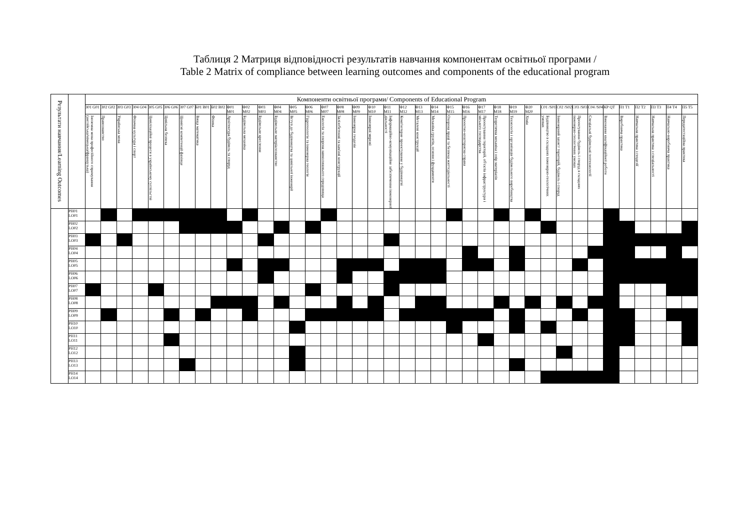Таблиця 2 Матриця відповідності результатів навчання компонентам освітньої програми /
Table 2 Matrix of compliance between learning outcomes and components of the educational program
| Результати навчання/Learning Outcomes | | Компоненти освітньої програми/ Components of Educational Program | | | | | | | | | | | | | | | | | | | | | | | | | | | | | | | | | | | | | | |
| --- | --- | --- | --- | --- | --- | --- | --- | --- | --- | --- | --- | --- | --- | --- | --- | --- | --- | --- | --- | --- | --- | --- | --- | --- | --- | --- | --- | --- | --- | --- | --- | --- | --- | --- | --- | --- | --- | --- | --- | --- |
| | | З01 G01 | З02 G02 | З03 G03 | З04 G04 | З05 G05 | З06 G06 | З07 G07 | Б01 B01 | Б02 B02 | Ф01 M01 | Ф02 M02 | Ф03 M03 | Ф04 M04 | Ф05 M05 | Ф06 M06 | Ф07 M07 | Ф08 M08 | Ф09 M09 | Ф10 M10 | Ф11 M11 | Ф12 M12 | Ф13 M13 | Ф14 M14 | Ф15 M15 | Ф16 M16 | Ф17 M17 | Ф18 M18 | Ф19 M19 | Ф20 M20 | С01 /S01 | С02 /S02 | С03 /S03 | С04 /S04 | КР QT | П1 T1 | П2 T2 | П3 T3 | П4 T4 | П5 T5 |
| | | Іноземна мова професійного спрямування (англійська/німецька/французька) | Правознавство | Українська мова | Фізична культура і спорт | Цивілізаційні процеси в українському суспільстві | Цивільна безпека | Ціннісні компетенції фахівця | Вища математика | Фізика | Архітектура будівель та споруд | Будівельна механіка | Будівельне креслення | Будівельне матеріалознавство | Вступ до будівництва та цивільної інженерії | Гідрогеологія та інженерна геологія | Екологія та охорона навколишнього середовища | Залізобетонні та кам'яні конструкції | Інженерна геодезія | Інженерні мережі | Інформаційно-комунікаційне забезпечення інженерної діяльності | Комп'ютерне проектування у будівництві | Металеві конструкції | Механіка грунтів, основи і фундаменти | Охорона праці та безпека життєдіяльності | Проектно-кошторисна справа | Проектування територій, об'єктів інфраструктури і міського господарства | Теоретична механіка і опір матеріалів | Технологія і організація будівельного виробництва | Хімія | Будівництво в складних інженерно-геологічних умовах | Інженерний захист територій, будівель і споруд | Проектування будівель і споруд в складних інженерно-геологічних умовах | Спеціальні будівельні геотехнології | Виконання кваліфікаційної роботи | Виробнича практика | Навчальна практика з геодезії | Навчальна практика з спеціальності | Навчально-виробнича практика | Передатестаційна практика |
| | PH01 LO01 | | | | | | | | | | | | | | | | | | | | | | | | | | | | | | | | | | | | | | | |
| | PH02 LO02 | | | | | | | | | | | | | | | | | | | | | | | | | | | | | | | | | | | | | | | |
| | PH03 LO03 | | | | | | | | | | | | | | | | | | | | | | | | | | | | | | | | | | | | | | | |
| | PH04 LO04 | | | | | | | | | | | | | | | | | | | | | | | | | | | | | | | | | | | | | | | |
| | PH05 LO05 | | | | | | | | | | | | | | | | | | | | | | | | | | | | | | | | | | | | | | | |
| | PH06 LO06 | | | | | | | | | | | | | | | | | | | | | | | | | | | | | | | | | | | | | | | |
| | PH07 LO07 | | | | | | | | | | | | | | | | | | | | | | | | | | | | | | | | | | | | | | | |
| | PH08 LO08 | | | | | | | | | | | | | | | | | | | | | | | | | | | | | | | | | | | | | | | |
| | PH09 LO09 | | | | | | | | | | | | | | | | | | | | | | | | | | | | | | | | | | | | | | | |
| | PH10 LO10 | | | | | | | | | | | | | | | | | | | | | | | | | | | | | | | | | | | | | | | |
| | PH11 LO11 | | | | | | | | | | | | | | | | | | | | | | | | | | | | | | | | | | | | | | | |
| | PH12 LO12 | | | | | | | | | | | | | | | | | | | | | | | | | | | | | | | | | | | | | | | |
| | PH13 LO13 | | | | | | | | | | | | | | | | | | | | | | | | | | | | | | | | | | | | | | | |
| | PH14 LO14 | | | | | | | | | | | | | | | | | | | | | | | | | | | | | | | | | | | | | | | |